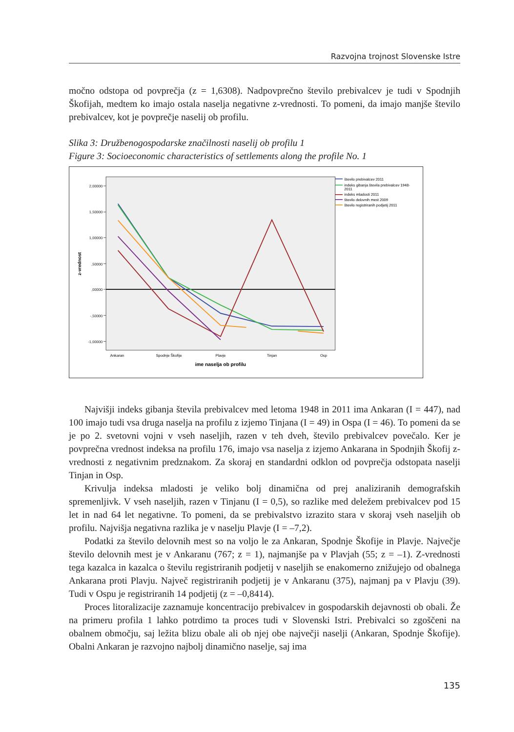Razvojna trojnost Slovenske Istre
močno odstopa od povprečja (z = 1,6308). Nadpovprečno število prebivalcev je tudi v Spodnjih Škofijah, medtem ko imajo ostala naselja negativne z-vrednosti. To pomeni, da imajo manjše število prebivalcev, kot je povprečje naselij ob profilu.
Slika 3: Družbenogospodarske značilnosti naselij ob profilu 1
Figure 3: Socioeconomic characteristics of settlements along the profile No. 1
2,00000
1,50000
1,00000
,50000
,00000
-,50000
-1,00000
z-vrednost
Ankaran
Spodnje Škofije
Plavje
Tinjan
Osp
ime naselja ob profilu
število prebivalcev 2011
indeks gibanja števila prebivalcev 1948-
2011
indeks mladosti 2011
število delovnih mest 2009
število registriranih podjetij 2011
Najvišji indeks gibanja števila prebivalcev med letoma 1948 in 2011 ima Ankaran (I = 447), nad 100 imajo tudi vsa druga naselja na profilu z izjemo Tinjana (I = 49) in Ospa (I = 46). To pomeni da se je po 2. svetovni vojni v vseh naseljih, razen v teh dveh, število prebivalcev povečalo. Ker je povprečna vrednost indeksa na profilu 176, imajo vsa naselja z izjemo Ankarana in Spodnjih Škofij z-vrednosti z negativnim predznakom. Za skoraj en standardni odklon od povprečja odstopata naselji Tinjan in Osp.
Krivulja indeksa mladosti je veliko bolj dinamična od prej analiziranih demografskih spremenljivk. V vseh naseljih, razen v Tinjanu (I = 0,5), so razlike med deležem prebivalcev pod 15 let in nad 64 let negativne. To pomeni, da se prebivalstvo izrazito stara v skoraj vseh naseljih ob profilu. Najvišja negativna razlika je v naselju Plavje (I = –7,2).
Podatki za število delovnih mest so na voljo le za Ankaran, Spodnje Škofije in Plavje. Največje število delovnih mest je v Ankaranu (767; z = 1), najmanjše pa v Plavjah (55; z = –1). Z-vrednosti tega kazalca in kazalca o številu registriranih podjetij v naseljih se enakomerno znižujejo od obalnega Ankarana proti Plavju. Največ registriranih podjetij je v Ankaranu (375), najmanj pa v Plavju (39). Tudi v Ospu je registriranih 14 podjetij (z = –0,8414).
Proces litoralizacije zaznamuje koncentracijo prebivalcev in gospodarskih dejavnosti ob obali. Že na primeru profila 1 lahko potrdimo ta proces tudi v Slovenski Istri. Prebivalci so zgoščeni na obalnem območju, saj ležita blizu obale ali ob njej obe največji naselji (Ankaran, Spodnje Škofije). Obalni Ankaran je razvojno najbolj dinamično naselje, saj ima
135